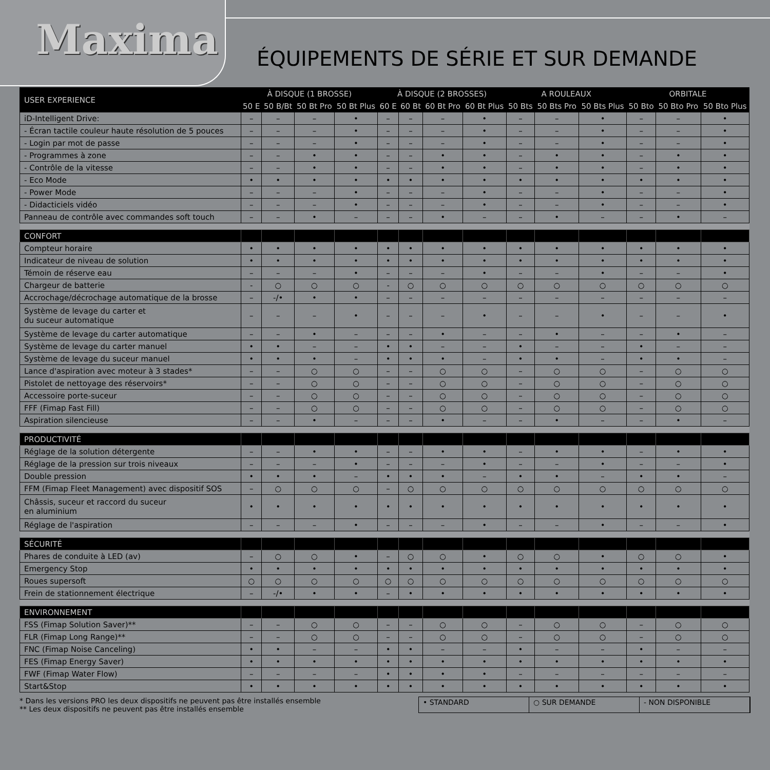Maxima
ÉQUIPEMENTS DE SÉRIE ET SUR DEMANDE
| USER EXPERIENCE | À DISQUE (1 BROSSE) | | | | À DISQUE (2 BROSSES) | | | | A ROULEAUX | | | ORBITALE | | |
| --- | --- | --- | --- | --- | --- | --- | --- | --- | --- | --- | --- | --- | --- | --- |
| | 50 E | 50 B/Bt | 50 Bt Pro | 50 Bt Plus | 60 E | 60 Bt | 60 Bt Pro | 60 Bt Plus | 50 Bts | 50 Bts Pro | 50 Bts Plus | 50 Bto | 50 Bto Pro | 50 Bto Plus |
| iD-Intelligent Drive: | – | – | – | • | – | – | – | • | – | – | • | – | – | • |
| - Écran tactile couleur haute résolution de 5 pouces | – | – | – | • | – | – | – | • | – | – | • | – | – | • |
| - Login par mot de passe | – | – | – | • | – | – | – | • | – | – | • | – | – | • |
| - Programmes à zone | – | – | • | • | – | – | • | • | – | • | • | – | • | • |
| - Contrôle de la vitesse | – | – | • | • | – | – | • | • | – | • | • | – | • | • |
| - Eco Mode | • | • | • | • | • | • | • | • | • | • | • | • | • | • |
| - Power Mode | – | – | – | • | – | – | – | • | – | – | • | – | – | • |
| - Didacticiels vidéo | – | – | – | • | – | – | – | • | – | – | • | – | – | • |
| Panneau de contrôle avec commandes soft touch | – | – | • | – | – | – | • | – | – | • | – | – | • | – |
| CONFORT | | | | | | | | | | | | | | |
| Compteur horaire | • | • | • | • | • | • | • | • | • | • | • | • | • | • |
| Indicateur de niveau de solution | • | • | • | • | • | • | • | • | • | • | • | • | • | • |
| Témoin de réserve eau | – | – | – | • | – | – | – | • | – | – | • | – | – | • |
| Chargeur de batterie | - | ○ | ○ | ○ | - | ○ | ○ | ○ | ○ | ○ | ○ | ○ | ○ | ○ |
| Accrochage/décrochage automatique de la brosse | – | -/• | • | • | – | – | – | – | – | – | – | – | – | – |
| Système de levage du carter et du suceur automatique | – | – | – | • | – | – | – | • | – | – | • | – | – | • |
| Système de levage du carter automatique | – | – | • | – | – | – | • | – | – | • | – | – | • | – |
| Système de levage du carter manuel | • | • | – | – | • | • | – | – | • | – | – | • | – | – |
| Système de levage du suceur manuel | • | • | • | – | • | • | • | – | • | • | – | • | • | – |
| Lance d'aspiration avec moteur à 3 stades* | – | – | ○ | ○ | – | – | ○ | ○ | – | ○ | ○ | – | ○ | ○ |
| Pistolet de nettoyage des réservoirs* | – | – | ○ | ○ | – | – | ○ | ○ | – | ○ | ○ | – | ○ | ○ |
| Accessoire porte-suceur | – | – | ○ | ○ | – | – | ○ | ○ | – | ○ | ○ | – | ○ | ○ |
| FFF (Fimap Fast Fill) | – | – | ○ | ○ | – | – | ○ | ○ | – | ○ | ○ | – | ○ | ○ |
| Aspiration silencieuse | – | – | • | – | – | – | • | – | – | • | – | – | • | – |
| PRODUCTIVITÉ | | | | | | | | | | | | | | |
| Réglage de la solution détergente | – | – | • | • | – | – | • | • | – | • | • | – | • | • |
| Réglage de la pression sur trois niveaux | – | – | – | • | – | – | – | • | – | – | • | – | – | • |
| Double pression | • | • | • | – | • | • | • | – | • | • | – | • | • | – |
| FFM (Fimap Fleet Management) avec dispositif SOS | – | ○ | ○ | ○ | – | ○ | ○ | ○ | ○ | ○ | ○ | ○ | ○ | ○ |
| Châssis, suceur et raccord du suceur en aluminium | • | • | • | • | • | • | • | • | • | • | • | • | • | • |
| Réglage de l'aspiration | – | – | – | • | – | – | – | • | – | – | • | – | – | • |
| SÉCURITÉ | | | | | | | | | | | | | | |
| Phares de conduite à LED (av) | – | ○ | ○ | • | – | ○ | ○ | • | ○ | ○ | • | ○ | ○ | • |
| Emergency Stop | • | • | • | • | • | • | • | • | • | • | • | • | • | • |
| Roues supersoft | ○ | ○ | ○ | ○ | ○ | ○ | ○ | ○ | ○ | ○ | ○ | ○ | ○ | ○ |
| Frein de stationnement électrique | – | -/• | • | • | – | • | • | • | • | • | • | • | • | • |
| ENVIRONNEMENT | | | | | | | | | | | | | | |
| FSS (Fimap Solution Saver)** | – | – | ○ | ○ | – | – | ○ | ○ | – | ○ | ○ | – | ○ | ○ |
| FLR (Fimap Long Range)** | – | – | ○ | ○ | – | – | ○ | ○ | – | ○ | ○ | – | ○ | ○ |
| FNC (Fimap Noise Canceling) | • | • | – | – | • | • | – | – | • | – | – | • | – | – |
| FES (Fimap Energy Saver) | • | • | • | • | • | • | • | • | • | • | • | • | • | • |
| FWF (Fimap Water Flow) | – | – | – | – | • | • | • | • | – | – | – | – | – | – |
| Start&Stop | • | • | • | • | • | • | • | • | • | • | • | • | • | • |
* Dans les versions PRO les deux dispositifs ne peuvent pas être installés ensemble
** Les deux dispositifs ne peuvent pas être installés ensemble
• STANDARD ○ SUR DEMANDE - NON DISPONIBLE